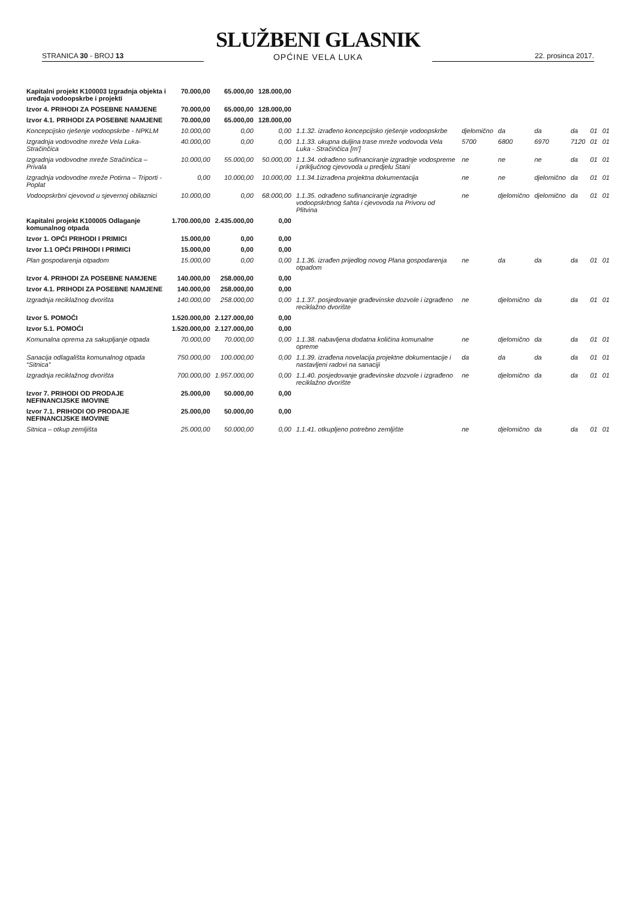STRANICA 30 - BROJ 13
SLUŽBENI GLASNIK
OPĆINE VELA LUKA
22. prosinca 2017.
| Kapitalni projekt K100003 Izgradnja objekta i uređaja vodoopskrbe i projekti | 70.000,00 | 65.000,00 | 128.000,00 | | | | | | | |
| Izvor 4. PRIHODI ZA POSEBNE NAMJENE | 70.000,00 | 65.000,00 | 128.000,00 | | | | | | | |
| Izvor 4.1. PRIHODI ZA POSEBNE NAMJENE | 70.000,00 | 65.000,00 | 128.000,00 | | | | | | | |
| Koncepcijsko rješenje vodoopskrbe - NPKLM | 10.000,00 | 0,00 | 0,00 | 1.1.32. izrađeno koncepcijsko rješenje vodoopskrbe | djelomično | da | da | da | 01 | 01 |
| Izgradnja vodovodne mreže Vela Luka- Stračinčica | 40.000,00 | 0,00 | 0,00 | 1.1.33. ukupna duljina trase mreže vodovoda Vela Luka - Stračinčica [m'] | 5700 | 6800 | 6970 | 7120 | 01 | 01 |
| Izgradnja vodovodne mreže Stračinčica – Privala | 10.000,00 | 55.000,00 | 50.000,00 | 1.1.34. odrađeno sufinanciranje izgradnje vodospreme i priključnog cjevovoda u predjelu Stani | ne | ne | ne | da | 01 | 01 |
| Izgradnja vodovodne mreže Potirna – Triporti - Poplat | 0,00 | 10.000,00 | 10.000,00 | 1.1.34.1izrađena projektna dokumentacija | ne | ne | djelomično | da | 01 | 01 |
| Vodoopskrbni cjevovod u sjevernoj obilaznici | 10.000,00 | 0,00 | 68.000,00 | 1.1.35. odrađeno sufinanciranje izgradnje vodoopskrbnog šahta i cjevovoda na Privoru od Plitvina | ne | djelomično | djelomično | da | 01 | 01 |
| Kapitalni projekt K100005 Odlaganje komunalnog otpada | 1.700.000,00 | 2.435.000,00 | 0,00 | | | | | | | |
| Izvor 1. OPĆI PRIHODI I PRIMICI | 15.000,00 | 0,00 | 0,00 | | | | | | | |
| Izvor 1.1 OPĆI PRIHODI I PRIMICI | 15.000,00 | 0,00 | 0,00 | | | | | | | |
| Plan gospodarenja otpadom | 15.000,00 | 0,00 | 0,00 | 1.1.36. izrađen prijedlog novog Plana gospodarenja otpadom | ne | da | da | da | 01 | 01 |
| Izvor 4. PRIHODI ZA POSEBNE NAMJENE | 140.000,00 | 258.000,00 | 0,00 | | | | | | | |
| Izvor 4.1. PRIHODI ZA POSEBNE NAMJENE | 140.000,00 | 258.000,00 | 0,00 | | | | | | | |
| Izgradnja reciklažnog dvorišta | 140.000,00 | 258.000,00 | 0,00 | 1.1.37. posjedovanje građevinske dozvole i izgrađeno reciklažno dvorište | ne | djelomično | da | da | 01 | 01 |
| Izvor 5. POMOĆI | 1.520.000,00 | 2.127.000,00 | 0,00 | | | | | | | |
| Izvor 5.1. POMOĆI | 1.520.000,00 | 2.127.000,00 | 0,00 | | | | | | | |
| Komunalna oprema za sakupljanje otpada | 70.000,00 | 70.000,00 | 0,00 | 1.1.38. nabavljena dodatna količina komunalne opreme | ne | djelomično | da | da | 01 | 01 |
| Sanacija odlagališta komunalnog otpada “Sitnica” | 750.000,00 | 100.000,00 | 0,00 | 1.1.39. izrađena novelacija projektne dokumentacije i nastavljeni radovi na sanaciji | da | da | da | da | 01 | 01 |
| Izgradnja reciklažnog dvorišta | 700.000,00 | 1.957.000,00 | 0,00 | 1.1.40. posjedovanje građevinske dozvole i izgrađeno reciklažno dvorište | ne | djelomično | da | da | 01 | 01 |
| Izvor 7. PRIHODI OD PRODAJE NEFINANCIJSKE IMOVINE | 25.000,00 | 50.000,00 | 0,00 | | | | | | | |
| Izvor 7.1. PRIHODI OD PRODAJE NEFINANCIJSKE IMOVINE | 25.000,00 | 50.000,00 | 0,00 | | | | | | | |
| Sitnica – otkup zemljišta | 25.000,00 | 50.000,00 | 0,00 | 1.1.41. otkupljeno potrebno zemljište | ne | djelomično | da | da | 01 | 01 |